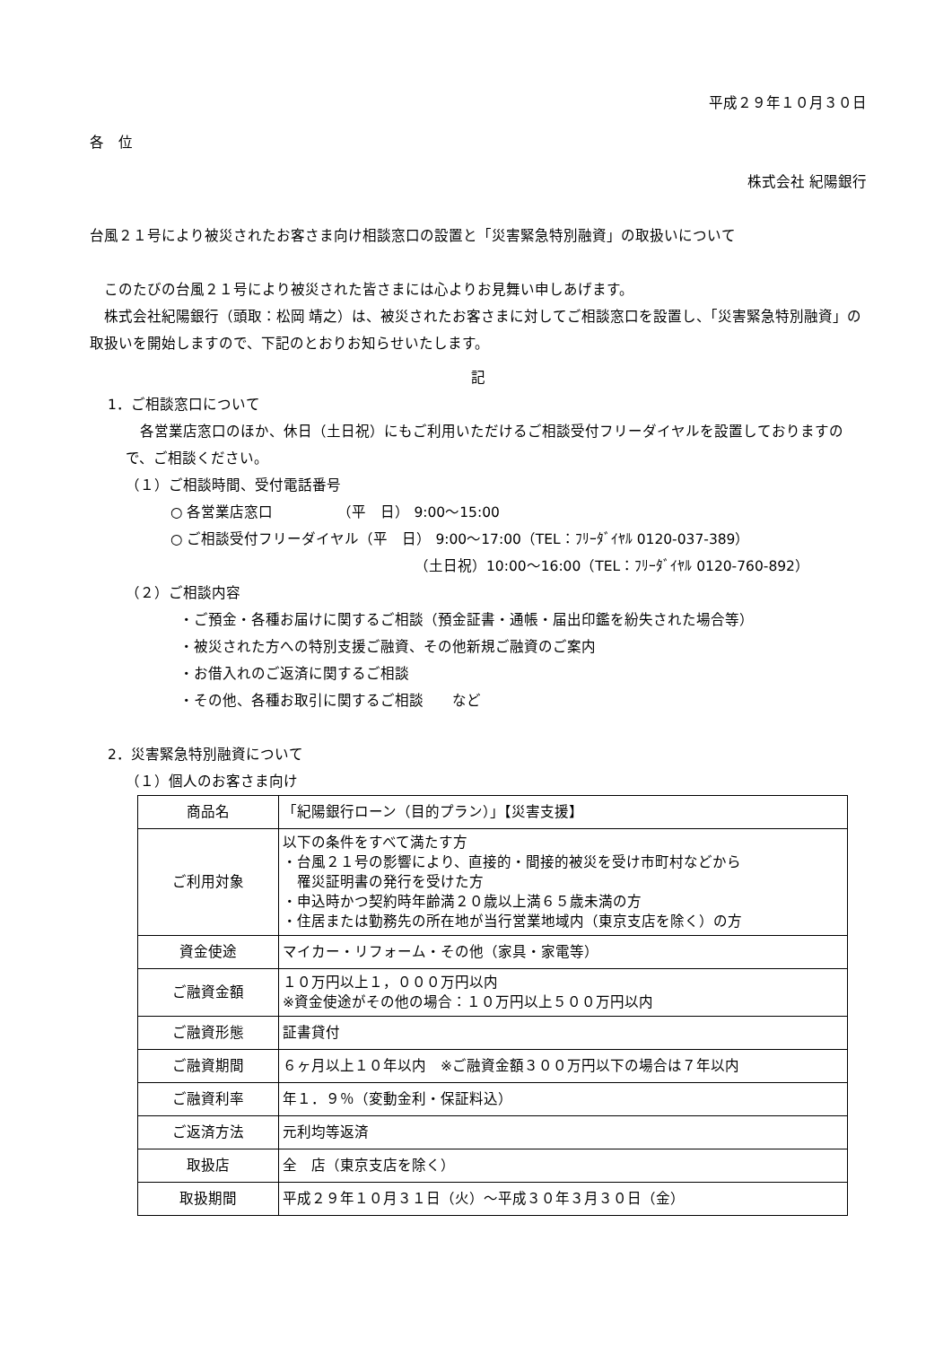平成２９年１０月３０日
各　位
株式会社 紀陽銀行
台風２１号により被災されたお客さま向け相談窓口の設置と「災害緊急特別融資」の取扱いについて
このたびの台風２１号により被災された皆さまには心よりお見舞い申しあげます。
株式会社紀陽銀行（頭取：松岡 靖之）は、被災されたお客さまに対してご相談窓口を設置し、「災害緊急特別融資」の取扱いを開始しますので、下記のとおりお知らせいたします。
記
1．ご相談窓口について
各営業店窓口のほか、休日（土日祝）にもご利用いただけるご相談受付フリーダイヤルを設置しておりますので、ご相談ください。
（１）ご相談時間、受付電話番号
○ 各営業店窓口　　　　　（平　日） 9:00～15:00
○ ご相談受付フリーダイヤル（平　日） 9:00～17:00（TEL：ﾌﾘｰﾀﾞｲﾔﾙ 0120-037-389）
（土日祝）10:00～16:00（TEL：ﾌﾘｰﾀﾞｲﾔﾙ 0120-760-892）
（２）ご相談内容
・ご預金・各種お届けに関するご相談（預金証書・通帳・届出印鑑を紛失された場合等）
・被災された方への特別支援ご融資、その他新規ご融資のご案内
・お借入れのご返済に関するご相談
・その他、各種お取引に関するご相談　　など
2．災害緊急特別融資について
（１）個人のお客さま向け
| 商品名 | 「紀陽銀行ローン（目的プラン）」【災害支援】 |
| ご利用対象 | 以下の条件をすべて満たす方 ・台風２１号の影響により、直接的・間接的被災を受け市町村などから 罹災証明書の発行を受けた方 ・申込時かつ契約時年齢満２０歳以上満６５歳未満の方 ・住居または勤務先の所在地が当行営業地域内（東京支店を除く）の方 |
| 資金使途 | マイカー・リフォーム・その他（家具・家電等） |
| ご融資金額 | １０万円以上１，０００万円以内 ※資金使途がその他の場合：１０万円以上５００万円以内 |
| ご融資形態 | 証書貸付 |
| ご融資期間 | ６ヶ月以上１０年以内 ※ご融資金額３００万円以下の場合は７年以内 |
| ご融資利率 | 年１．９％（変動金利・保証料込） |
| ご返済方法 | 元利均等返済 |
| 取扱店 | 全 店（東京支店を除く） |
| 取扱期間 | 平成２９年１０月３１日（火）～平成３０年３月３０日（金） |